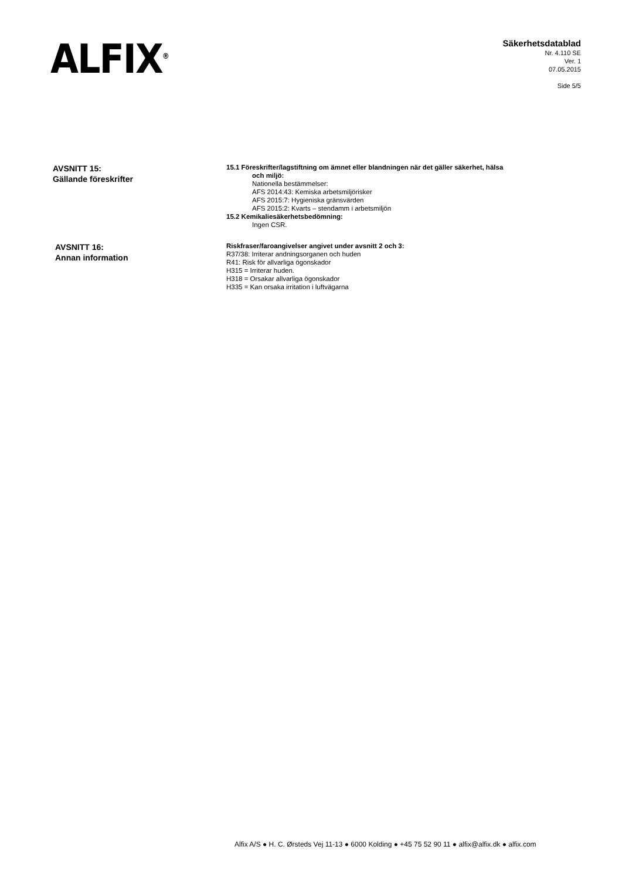ALFIX<sup>®</sup>
Säkerhetsdatablad
Nr. 4.110 SE
Ver. 1
07.05.2015
Side 5/5
AVSNITT 15:
Gällande föreskrifter
15.1 Föreskrifter/lagstiftning om ämnet eller blandningen när det gäller säkerhet, hälsa
och miljö:
Nationella bestämmelser:
AFS 2014:43: Kemiska arbetsmiljörisker
AFS 2015:7: Hygieniska gränsvärden
AFS 2015:2: Kvarts – stendamm i arbetsmiljön
15.2 Kemikaliesäkerhetsbedömning:
Ingen CSR.
AVSNITT 16:
Annan information
Riskfraser/faroangivelser angivet under avsnitt 2 och 3:
R37/38: Irriterar andningsorganen och huden
R41: Risk för allvarliga ögonskador
H315 = Irriterar huden.
H318 = Orsakar allvarliga ögonskador
H335 = Kan orsaka irritation i luftvägarna
Alfix A/S ● H. C. Ørsteds Vej 11-13 ● 6000 Kolding ● +45 75 52 90 11 ● alfix@alfix.dk ● alfix.com